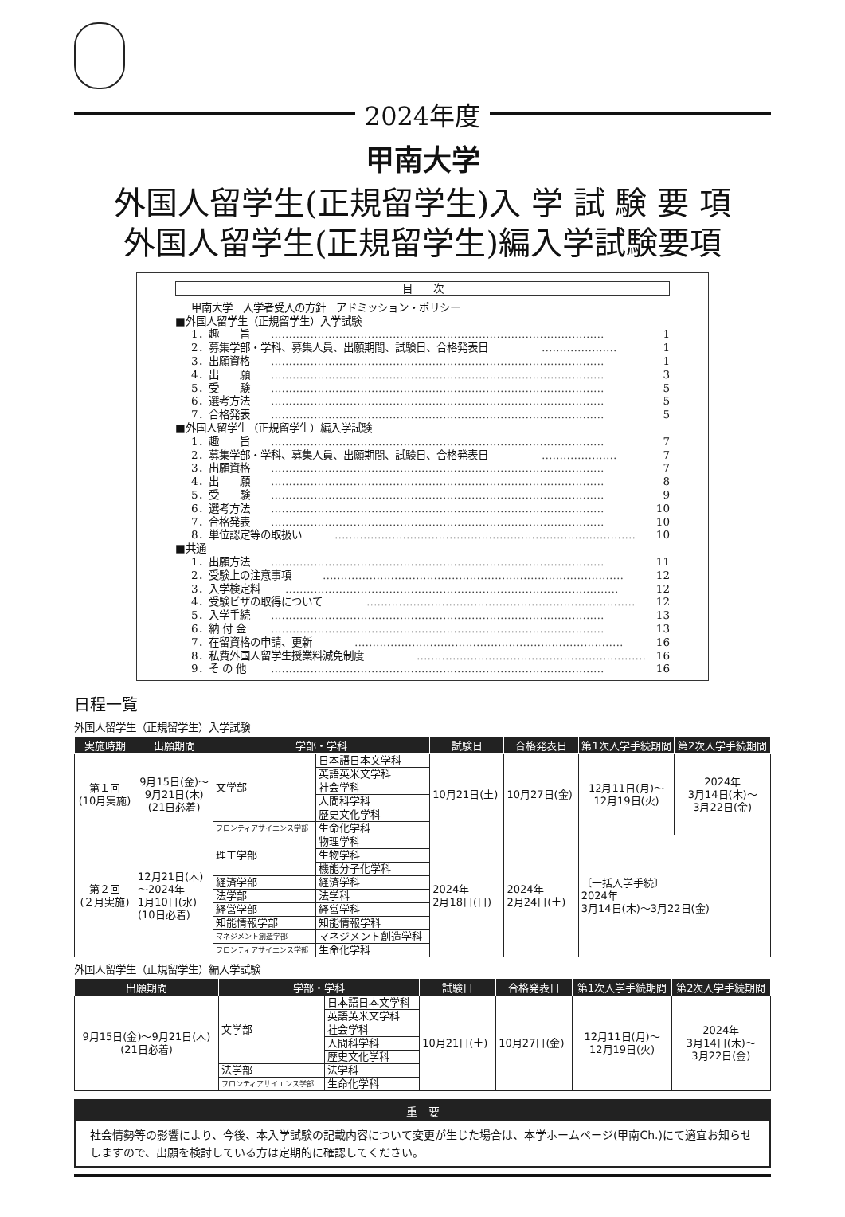2024年度
甲南大学
外国人留学生(正規留学生)入 学 試 験 要 項
外国人留学生(正規留学生)編入学試験要項
目　　次
甲南大学　入学者受入の方針　アドミッション・ポリシー
■外国人留学生（正規留学生）入学試験
1．趣　　旨 ………………………………………………………………………………… 1
2．募集学部・学科、募集人員、出願期間、試験日、合格発表日 ………………… 1
3．出願資格 ………………………………………………………………………………… 1
4．出　　願 ………………………………………………………………………………… 3
5．受　　験 ………………………………………………………………………………… 5
6．選考方法 ………………………………………………………………………………… 5
7．合格発表 ………………………………………………………………………………… 5
■外国人留学生（正規留学生）編入学試験
1．趣　　旨 ………………………………………………………………………………… 7
2．募集学部・学科、募集人員、出願期間、試験日、合格発表日 ………………… 7
3．出願資格 ………………………………………………………………………………… 7
4．出　　願 ………………………………………………………………………………… 8
5．受　　験 ………………………………………………………………………………… 9
6．選考方法 ………………………………………………………………………………… 10
7．合格発表 ………………………………………………………………………………… 10
8．単位認定等の取扱い ………………………………………………………………………… 10
■共通
1．出願方法 ………………………………………………………………………………… 11
2．受験上の注意事項 ………………………………………………………………………… 12
3．入学検定料 ………………………………………………………………………………… 12
4．受験ビザの取得について ………………………………………………………………… 12
5．入学手続 ………………………………………………………………………………… 13
6．納 付 金 ………………………………………………………………………………… 13
7．在留資格の申請、更新 ………………………………………………………………… 16
8．私費外国人留学生授業料減免制度 ………………………………………………………… 16
9．そ の 他 ………………………………………………………………………………… 16
日程一覧
外国人留学生（正規留学生）入学試験
| 実施時期 | 出願期間 | 学部・学科 | | 試験日 | 合格発表日 | 第1次入学手続期間 | 第2次入学手続期間 |
| --- | --- | --- | --- | --- | --- | --- | --- |
| 第１回 (10月実施) | 9月15日(金)～ 9月21日(木) (21日必着) | 文学部 | 日本語日本文学科 | 10月21日(土) | 10月27日(金) | 12月11日(月)～ 12月19日(火) | 2024年 3月14日(木)～ 3月22日(金) |
| | | | 英語英米文学科 | | | | |
| | | | 社会学科 | | | | |
| | | | 人間科学科 | | | | |
| | | | 歴史文化学科 | | | | |
| | | フロンティアサイエンス学部 | 生命化学科 | | | | |
| 第２回 (２月実施) | 12月21日(木) ～2024年 1月10日(水) (10日必着) | 理工学部 | 物理学科 | 2024年 2月18日(日) | 2024年 2月24日(土) | 〔一括入学手続〕 2024年 3月14日(木)～3月22日(金) | |
| | | | 生物学科 | | | | |
| | | | 機能分子化学科 | | | | |
| | | 経済学部 | 経済学科 | | | | |
| | | 法学部 | 法学科 | | | | |
| | | 経営学部 | 経営学科 | | | | |
| | | 知能情報学部 | 知能情報学科 | | | | |
| | | マネジメント創造学部 | マネジメント創造学科 | | | | |
| | | フロンティアサイエンス学部 | 生命化学科 | | | | |
外国人留学生（正規留学生）編入学試験
| 出願期間 | 学部・学科 | | 試験日 | 合格発表日 | 第1次入学手続期間 | 第2次入学手続期間 |
| --- | --- | --- | --- | --- | --- | --- |
| 9月15日(金)～9月21日(木) (21日必着) | 文学部 | 日本語日本文学科 | 10月21日(土) | 10月27日(金) | 12月11日(月)～ 12月19日(火) | 2024年 3月14日(木)～ 3月22日(金) |
| | | 英語英米文学科 | | | | |
| | | 社会学科 | | | | |
| | | 人間科学科 | | | | |
| | | 歴史文化学科 | | | | |
| | 法学部 | 法学科 | | | | |
| | フロンティアサイエンス学部 | 生命化学科 | | | | |
重　要
社会情勢等の影響により、今後、本入学試験の記載内容について変更が生じた場合は、本学ホームページ(甲南Ch.)にて適宜お知らせしますので、出願を検討している方は定期的に確認してください。